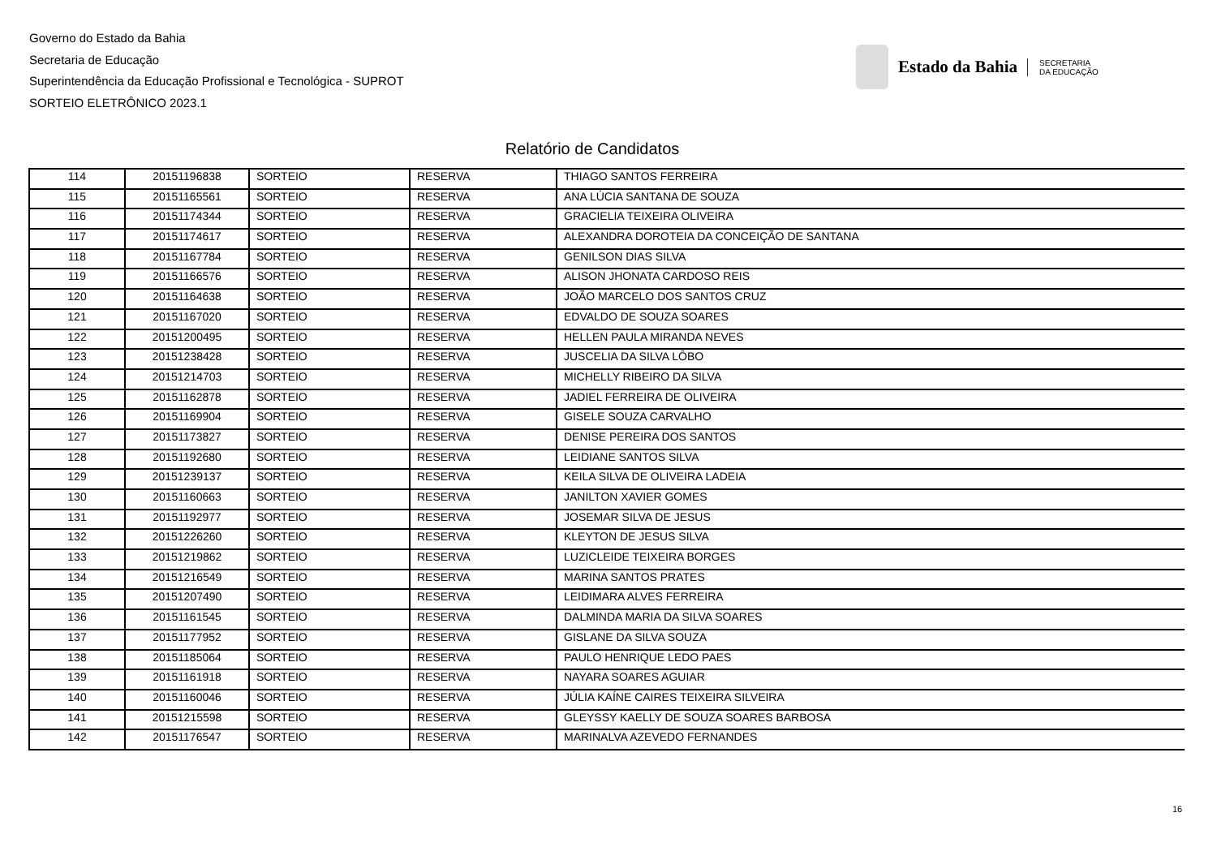Governo do Estado da Bahia
Secretaria de Educação
Superintendência da Educação Profissional e Tecnológica - SUPROT
SORTEIO ELETRÔNICO 2023.1
Estado da Bahia SECRETARIA
DA EDUCAÇÃO
Relatório de Candidatos
| 114 | 20151196838 | SORTEIO | RESERVA | THIAGO SANTOS FERREIRA |
| 115 | 20151165561 | SORTEIO | RESERVA | ANA LÚCIA SANTANA DE SOUZA |
| 116 | 20151174344 | SORTEIO | RESERVA | GRACIELIA TEIXEIRA OLIVEIRA |
| 117 | 20151174617 | SORTEIO | RESERVA | ALEXANDRA DOROTEIA DA CONCEIÇÃO DE SANTANA |
| 118 | 20151167784 | SORTEIO | RESERVA | GENILSON DIAS SILVA |
| 119 | 20151166576 | SORTEIO | RESERVA | ALISON JHONATA CARDOSO REIS |
| 120 | 20151164638 | SORTEIO | RESERVA | JOÃO MARCELO DOS SANTOS CRUZ |
| 121 | 20151167020 | SORTEIO | RESERVA | EDVALDO DE SOUZA SOARES |
| 122 | 20151200495 | SORTEIO | RESERVA | HELLEN PAULA MIRANDA NEVES |
| 123 | 20151238428 | SORTEIO | RESERVA | JUSCELIA DA SILVA LÔBO |
| 124 | 20151214703 | SORTEIO | RESERVA | MICHELLY RIBEIRO DA SILVA |
| 125 | 20151162878 | SORTEIO | RESERVA | JADIEL FERREIRA DE OLIVEIRA |
| 126 | 20151169904 | SORTEIO | RESERVA | GISELE SOUZA CARVALHO |
| 127 | 20151173827 | SORTEIO | RESERVA | DENISE PEREIRA DOS SANTOS |
| 128 | 20151192680 | SORTEIO | RESERVA | LEIDIANE SANTOS SILVA |
| 129 | 20151239137 | SORTEIO | RESERVA | KEILA SILVA DE OLIVEIRA LADEIA |
| 130 | 20151160663 | SORTEIO | RESERVA | JANILTON XAVIER GOMES |
| 131 | 20151192977 | SORTEIO | RESERVA | JOSEMAR SILVA DE JESUS |
| 132 | 20151226260 | SORTEIO | RESERVA | KLEYTON DE JESUS SILVA |
| 133 | 20151219862 | SORTEIO | RESERVA | LUZICLEIDE TEIXEIRA BORGES |
| 134 | 20151216549 | SORTEIO | RESERVA | MARINA SANTOS PRATES |
| 135 | 20151207490 | SORTEIO | RESERVA | LEIDIMARA ALVES FERREIRA |
| 136 | 20151161545 | SORTEIO | RESERVA | DALMINDA MARIA DA SILVA SOARES |
| 137 | 20151177952 | SORTEIO | RESERVA | GISLANE DA SILVA SOUZA |
| 138 | 20151185064 | SORTEIO | RESERVA | PAULO HENRIQUE LEDO PAES |
| 139 | 20151161918 | SORTEIO | RESERVA | NAYARA SOARES AGUIAR |
| 140 | 20151160046 | SORTEIO | RESERVA | JÚLIA KAÍNE CAIRES TEIXEIRA SILVEIRA |
| 141 | 20151215598 | SORTEIO | RESERVA | GLEYSSY KAELLY DE SOUZA SOARES BARBOSA |
| 142 | 20151176547 | SORTEIO | RESERVA | MARINALVA AZEVEDO FERNANDES |
16